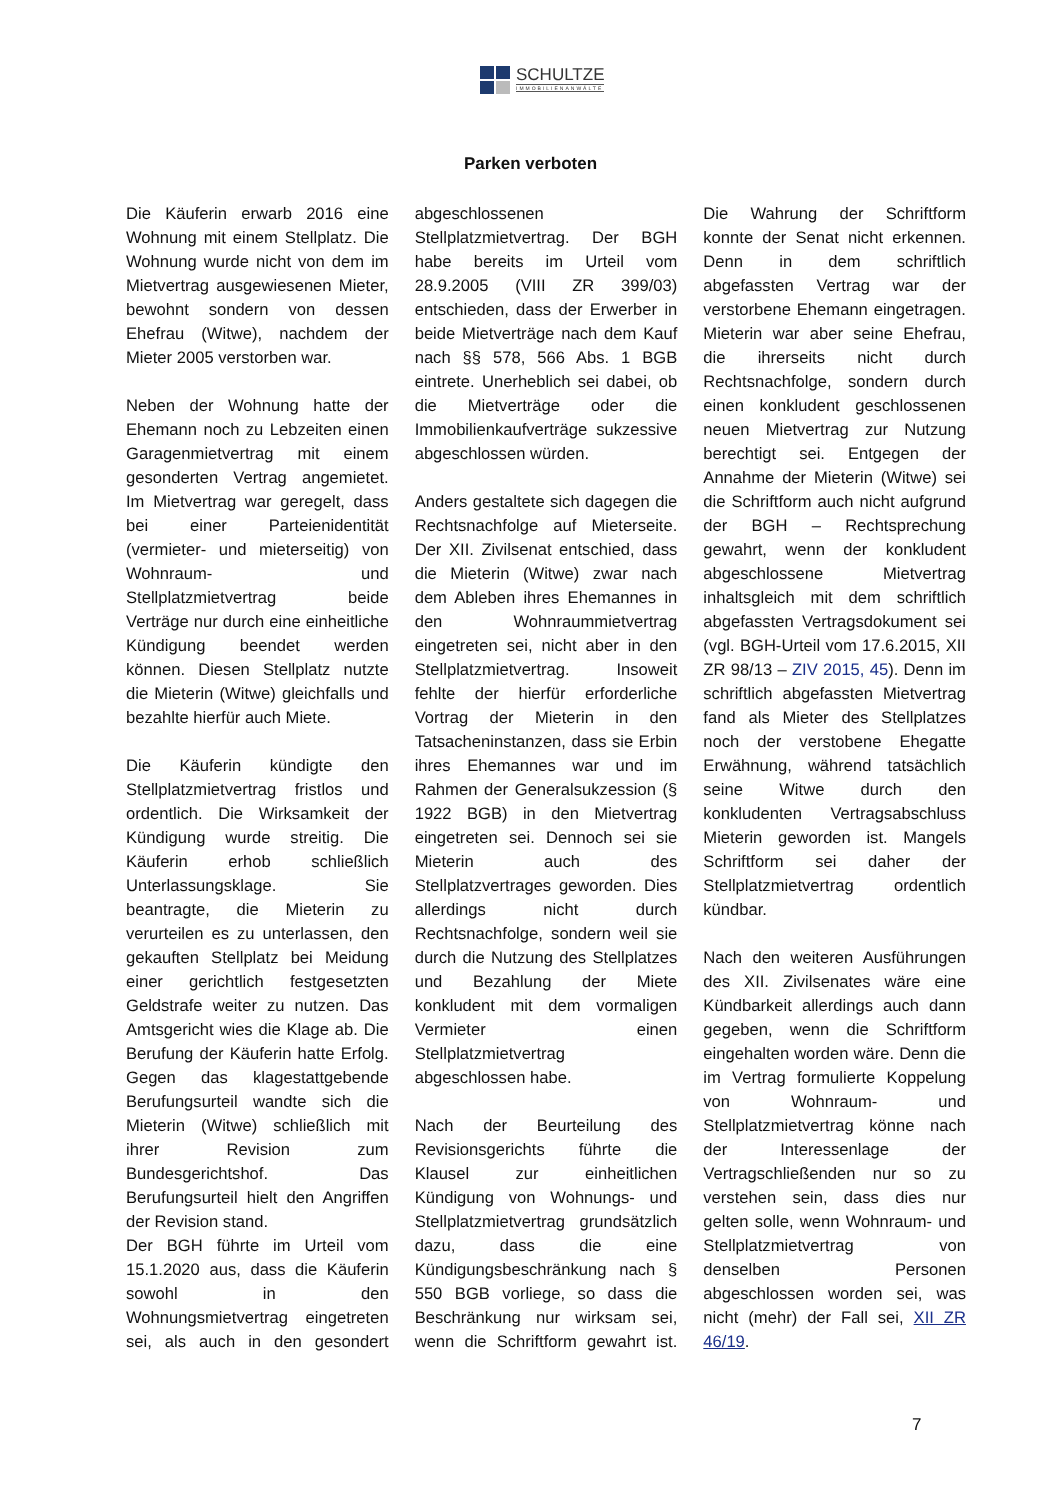SCHULTZE
IMMOBILIENANWÄLTE
Parken verboten
Die Käuferin erwarb 2016 eine Wohnung mit einem Stellplatz. Die Wohnung wurde nicht von dem im Mietvertrag ausgewiesenen Mieter, bewohnt sondern von dessen Ehefrau (Witwe), nachdem der Mieter 2005 verstorben war.
Neben der Wohnung hatte der Ehemann noch zu Lebzeiten einen Garagenmietvertrag mit einem gesonderten Vertrag angemietet. Im Mietvertrag war geregelt, dass bei einer Parteienidentität (vermieter- und mieterseitig) von Wohnraum- und Stellplatzmietvertrag beide Verträge nur durch eine einheitliche Kündigung beendet werden können. Diesen Stellplatz nutzte die Mieterin (Witwe) gleichfalls und bezahlte hierfür auch Miete.
Die Käuferin kündigte den Stellplatzmietvertrag fristlos und ordentlich. Die Wirksamkeit der Kündigung wurde streitig. Die Käuferin erhob schließlich Unterlassungsklage. Sie beantragte, die Mieterin zu verurteilen es zu unterlassen, den gekauften Stellplatz bei Meidung einer gerichtlich festgesetzten Geldstrafe weiter zu nutzen. Das Amtsgericht wies die Klage ab. Die Berufung der Käuferin hatte Erfolg. Gegen das klagestattgebende Berufungsurteil wandte sich die Mieterin (Witwe) schließlich mit ihrer Revision zum Bundesgerichtshof. Das Berufungsurteil hielt den Angriffen der Revision stand.
Der BGH führte im Urteil vom 15.1.2020 aus, dass die Käuferin sowohl in den Wohnungsmietvertrag eingetreten sei, als auch in den gesondert abgeschlossenen Stellplatzmietvertrag. Der BGH habe bereits im Urteil vom 28.9.2005 (VIII ZR 399/03) entschieden, dass der Erwerber in beide Mietverträge nach dem Kauf nach §§ 578, 566 Abs. 1 BGB eintrete. Unerheblich sei dabei, ob die Mietverträge oder die Immobilienkaufverträge sukzessive abgeschlossen würden.
Anders gestaltete sich dagegen die Rechtsnachfolge auf Mieterseite. Der XII. Zivilsenat entschied, dass die Mieterin (Witwe) zwar nach dem Ableben ihres Ehemannes in den Wohnraummietvertrag eingetreten sei, nicht aber in den Stellplatzmietvertrag. Insoweit fehlte der hierfür erforderliche Vortrag der Mieterin in den Tatsacheninstanzen, dass sie Erbin ihres Ehemannes war und im Rahmen der Generalsukzession (§ 1922 BGB) in den Mietvertrag eingetreten sei. Dennoch sei sie Mieterin auch des Stellplatzvertrages geworden. Dies allerdings nicht durch Rechtsnachfolge, sondern weil sie durch die Nutzung des Stellplatzes und Bezahlung der Miete konkludent mit dem vormaligen Vermieter einen Stellplatzmietvertrag abgeschlossen habe.
Nach der Beurteilung des Revisionsgerichts führte die Klausel zur einheitlichen Kündigung von Wohnungs- und Stellplatzmietvertrag grundsätzlich dazu, dass die eine Kündigungsbeschränkung nach § 550 BGB vorliege, so dass die Beschränkung nur wirksam sei, wenn die Schriftform gewahrt ist. Die Wahrung der Schriftform konnte der Senat nicht erkennen. Denn in dem schriftlich abgefassten Vertrag war der verstorbene Ehemann eingetragen. Mieterin war aber seine Ehefrau, die ihrerseits nicht durch Rechtsnachfolge, sondern durch einen konkludent geschlossenen neuen Mietvertrag zur Nutzung berechtigt sei. Entgegen der Annahme der Mieterin (Witwe) sei die Schriftform auch nicht aufgrund der BGH – Rechtsprechung gewahrt, wenn der konkludent abgeschlossene Mietvertrag inhaltsgleich mit dem schriftlich abgefassten Vertragsdokument sei (vgl. BGH-Urteil vom 17.6.2015, XII ZR 98/13 – ZIV 2015, 45). Denn im schriftlich abgefassten Mietvertrag fand als Mieter des Stellplatzes noch der verstobene Ehegatte Erwähnung, während tatsächlich seine Witwe durch den konkludenten Vertragsabschluss Mieterin geworden ist. Mangels Schriftform sei daher der Stellplatzmietvertrag ordentlich kündbar.
Nach den weiteren Ausführungen des XII. Zivilsenates wäre eine Kündbarkeit allerdings auch dann gegeben, wenn die Schriftform eingehalten worden wäre. Denn die im Vertrag formulierte Koppelung von Wohnraum- und Stellplatzmietvertrag könne nach der Interessenlage der Vertragschließenden nur so zu verstehen sein, dass dies nur gelten solle, wenn Wohnraum- und Stellplatzmietvertrag von denselben Personen abgeschlossen worden sei, was nicht (mehr) der Fall sei, XII ZR 46/19.
7